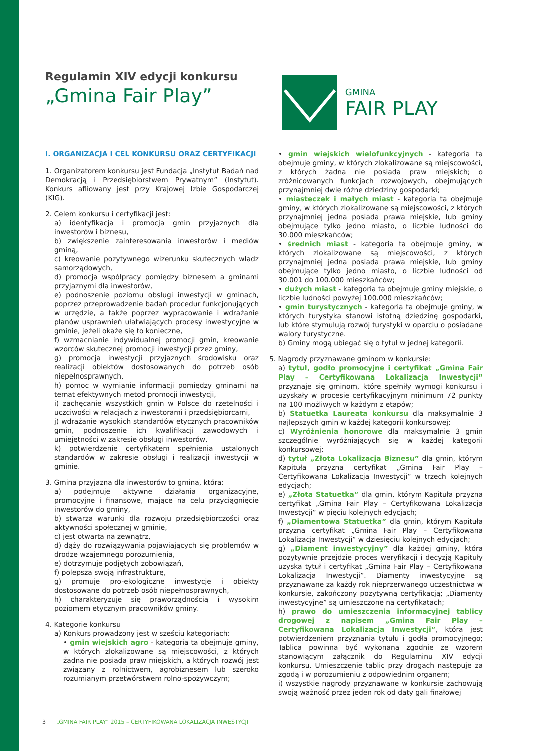Regulamin XIV edycji konkursu
„Gmina Fair Play”
GMINA
FAIR PLAY
I. ORGANIZACJA I CEL KONKURSU ORAZ CERTYFIKACJI
1. Organizatorem konkursu jest Fundacja „Instytut Badań nad Demokracją i Przedsiębiorstwem Prywatnym” (Instytut). Konkurs afliowany jest przy Krajowej Izbie Gospodarczej (KIG).
2. Celem konkursu i certyfikacji jest:
a) identyfikacja i promocja gmin przyjaznych dla inwestorów i biznesu,
b) zwiększenie zainteresowania inwestorów i mediów gminą,
c) kreowanie pozytywnego wizerunku skutecznych władz samorządowych,
d) promocja współpracy pomiędzy biznesem a gminami przyjaznymi dla inwestorów,
e) podnoszenie poziomu obsługi inwestycji w gminach, poprzez przeprowadzenie badań procedur funkcjonujących w urzędzie, a także poprzez wypracowanie i wdrażanie planów usprawnień ułatwiających procesy inwestycyjne w gminie, jeżeli okaże się to konieczne,
f) wzmacnianie indywidualnej promocji gmin, kreowanie wzorców skutecznej promocji inwestycji przez gminy,
g) promocja inwestycji przyjaznych środowisku oraz realizacji obiektów dostosowanych do potrzeb osób niepełnosprawnych,
h) pomoc w wymianie informacji pomiędzy gminami na temat efektywnych metod promocji inwestycji,
i) zachęcanie wszystkich gmin w Polsce do rzetelności i uczciwości w relacjach z inwestorami i przedsiębiorcami,
j) wdrażanie wysokich standardów etycznych pracowników gmin, podnoszenie ich kwalifikacji zawodowych i umiejętności w zakresie obsługi inwestorów,
k) potwierdzenie certyfikatem spełnienia ustalonych standardów w zakresie obsługi i realizacji inwestycji w gminie.
3. Gmina przyjazna dla inwestorów to gmina, która:
a) podejmuje aktywne działania organizacyjne, promocyjne i finansowe, mające na celu przyciągnięcie inwestorów do gminy,
b) stwarza warunki dla rozwoju przedsiębiorczości oraz aktywności społecznej w gminie,
c) jest otwarta na zewnątrz,
d) dąży do rozwiązywania pojawiających się problemów w drodze wzajemnego porozumienia,
e) dotrzymuje podjętych zobowiązań,
f) polepsza swoją infrastrukturę,
g) promuje pro-ekologiczne inwestycje i obiekty dostosowane do potrzeb osób niepełnosprawnych,
h) charakteryzuje się praworządnością i wysokim poziomem etycznym pracowników gminy.
4. Kategorie konkursu
a) Konkurs prowadzony jest w sześciu kategoriach:
• gmin wiejskich agro - kategoria ta obejmuje gminy, w których zlokalizowane są miejscowości, z których żadna nie posiada praw miejskich, a których rozwój jest związany z rolnictwem, agrobiznesem lub szeroko rozumianym przetwórstwem rolno-spożywczym;
• gmin wiejskich wielofunkcyjnych - kategoria ta obejmuje gminy, w których zlokalizowane są miejscowości, z których żadna nie posiada praw miejskich; o zróżnicowanych funkcjach rozwojowych, obejmujących przynajmniej dwie różne dziedziny gospodarki;
• miasteczek i małych miast - kategoria ta obejmuje gminy, w których zlokalizowane są miejscowości, z których przynajmniej jedna posiada prawa miejskie, lub gminy obejmujące tylko jedno miasto, o liczbie ludności do 30.000 mieszkańców;
• średnich miast - kategoria ta obejmuje gminy, w których zlokalizowane są miejscowości, z których przynajmniej jedna posiada prawa miejskie, lub gminy obejmujące tylko jedno miasto, o liczbie ludności od 30.001 do 100.000 mieszkańców;
• dużych miast - kategoria ta obejmuje gminy miejskie, o liczbie ludności powyżej 100.000 mieszkańców;
• gmin turystycznych - kategoria ta obejmuje gminy, w których turystyka stanowi istotną dziedzinę gospodarki, lub które stymulują rozwój turystyki w oparciu o posiadane walory turystyczne.
b) Gminy mogą ubiegać się o tytuł w jednej kategorii.
5. Nagrody przyznawane gminom w konkursie:
a) tytuł, godło promocyjne i certyfikat „Gmina Fair Play – Certyfikowana Lokalizacja Inwestycji” przyznaje się gminom, które spełniły wymogi konkursu i uzyskały w procesie certyfikacyjnym minimum 72 punkty na 100 możliwych w każdym z etapów;
b) Statuetka Laureata konkursu dla maksymalnie 3 najlepszych gmin w każdej kategorii konkursowej;
c) Wyróżnienia honorowe dla maksymalnie 3 gmin szczególnie wyróżniających się w każdej kategorii konkursowej;
d) tytuł „Złota Lokalizacja Biznesu” dla gmin, którym Kapituła przyzna certyfikat „Gmina Fair Play – Certyfikowana Lokalizacja Inwestycji” w trzech kolejnych edycjach;
e) „Złota Statuetka” dla gmin, którym Kapituła przyzna certyfikat „Gmina Fair Play – Certyfikowana Lokalizacja Inwestycji” w pięciu kolejnych edycjach;
f) „Diamentowa Statuetka” dla gmin, którym Kapituła przyzna certyfikat „Gmina Fair Play – Certyfikowana Lokalizacja Inwestycji” w dziesięciu kolejnych edycjach;
g) „Diament inwestycyjny” dla każdej gminy, która pozytywnie przejdzie proces weryfikacji i decyzją Kapituły uzyska tytuł i certyfikat „Gmina Fair Play – Certyfikowana Lokalizacja Inwestycji”. Diamenty inwestycyjne są przyznawane za każdy rok nieprzerwanego uczestnictwa w konkursie, zakończony pozytywną certyfikacją; „Diamenty inwestycyjne” są umieszczone na certyfikatach;
h) prawo do umieszczenia informacyjnej tablicy drogowej z napisem „Gmina Fair Play – Certyfikowana Lokalizacja Inwestycji”, która jest potwierdzeniem przyznania tytułu i godła promocyjnego; Tablica powinna być wykonana zgodnie ze wzorem stanowiącym załącznik do Regulaminu XIV edycji konkursu. Umieszczenie tablic przy drogach następuje za zgodą i w porozumieniu z odpowiednim organem;
i) wszystkie nagrody przyznawane w konkursie zachowują swoją ważność przez jeden rok od daty gali finałowej
3 „GMINA FAIR PLAY” 2015 – CERTYFIKOWANA LOKALIZACJA INWESTYCJI